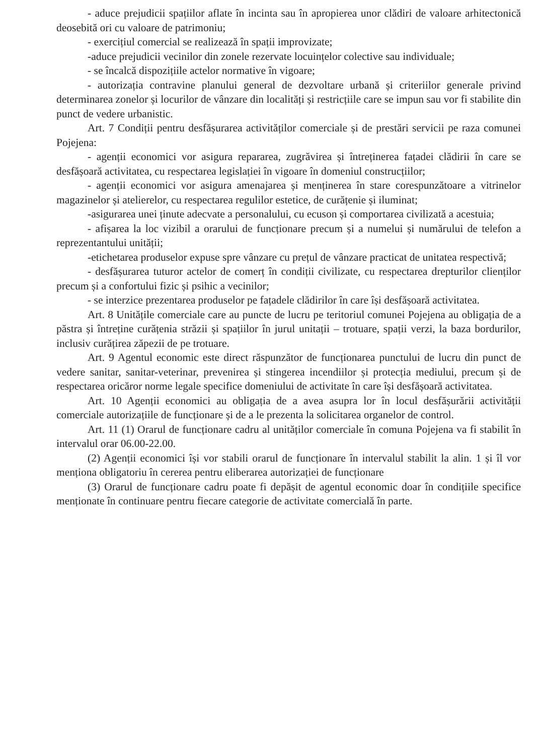- aduce prejudicii spațiilor aflate în incinta sau în apropierea unor clădiri de valoare arhitectonică deosebită ori cu valoare de patrimoniu;
- exercițiul comercial se realizează în spații improvizate;
-aduce prejudicii vecinilor din zonele rezervate locuințelor colective sau individuale;
- se încalcă dispozițiile actelor normative în vigoare;
- autorizația contravine planului general de dezvoltare urbană și criteriilor generale privind determinarea zonelor și locurilor de vânzare din localități și restricțiile care se impun sau vor fi stabilite din punct de vedere urbanistic.
Art. 7 Condiții pentru desfășurarea activităților comerciale și de prestări servicii pe raza comunei Pojejena:
- agenții economici vor asigura repararea, zugrăvirea și întreținerea fațadei clădirii în care se desfășoară activitatea, cu respectarea legislației în vigoare în domeniul construcțiilor;
- agenții economici vor asigura amenajarea și menținerea în stare corespunzătoare a vitrinelor magazinelor și atelierelor, cu respectarea regulilor estetice, de curățenie și iluminat;
-asigurarea unei ținute adecvate a personalului, cu ecuson și comportarea civilizată a acestuia;
- afișarea la loc vizibil a orarului de funcționare precum și a numelui și numărului de telefon a reprezentantului unității;
-etichetarea produselor expuse spre vânzare cu prețul de vânzare practicat de unitatea respectivă;
- desfășurarea tuturor actelor de comerț în condiții civilizate, cu respectarea drepturilor clienților precum și a confortului fizic și psihic a vecinilor;
- se interzice prezentarea produselor pe fațadele clădirilor în care își desfășoară activitatea.
Art. 8 Unitățile comerciale care au puncte de lucru pe teritoriul comunei Pojejena au obligația de a păstra și întreține curățenia străzii și spațiilor în jurul unitații – trotuare, spații verzi, la baza bordurilor, inclusiv curățirea zăpezii de pe trotuare.
Art. 9 Agentul economic este direct răspunzător de funcționarea punctului de lucru din punct de vedere sanitar, sanitar-veterinar, prevenirea și stingerea incendiilor și protecția mediului, precum și de respectarea oricăror norme legale specifice domeniului de activitate în care își desfășoară activitatea.
Art. 10 Agenții economici au obligația de a avea asupra lor în locul desfășurării activității comerciale autorizațiile de funcționare și de a le prezenta la solicitarea organelor de control.
Art. 11 (1) Orarul de funcționare cadru al unităților comerciale în comuna Pojejena va fi stabilit în intervalul orar 06.00-22.00.
(2) Agenții economici își vor stabili orarul de funcționare în intervalul stabilit la alin. 1 și îl vor menționa obligatoriu în cererea pentru eliberarea autorizației de funcționare
(3) Orarul de funcționare cadru poate fi depășit de agentul economic doar în condițiile specifice menționate în continuare pentru fiecare categorie de activitate comercială în parte.